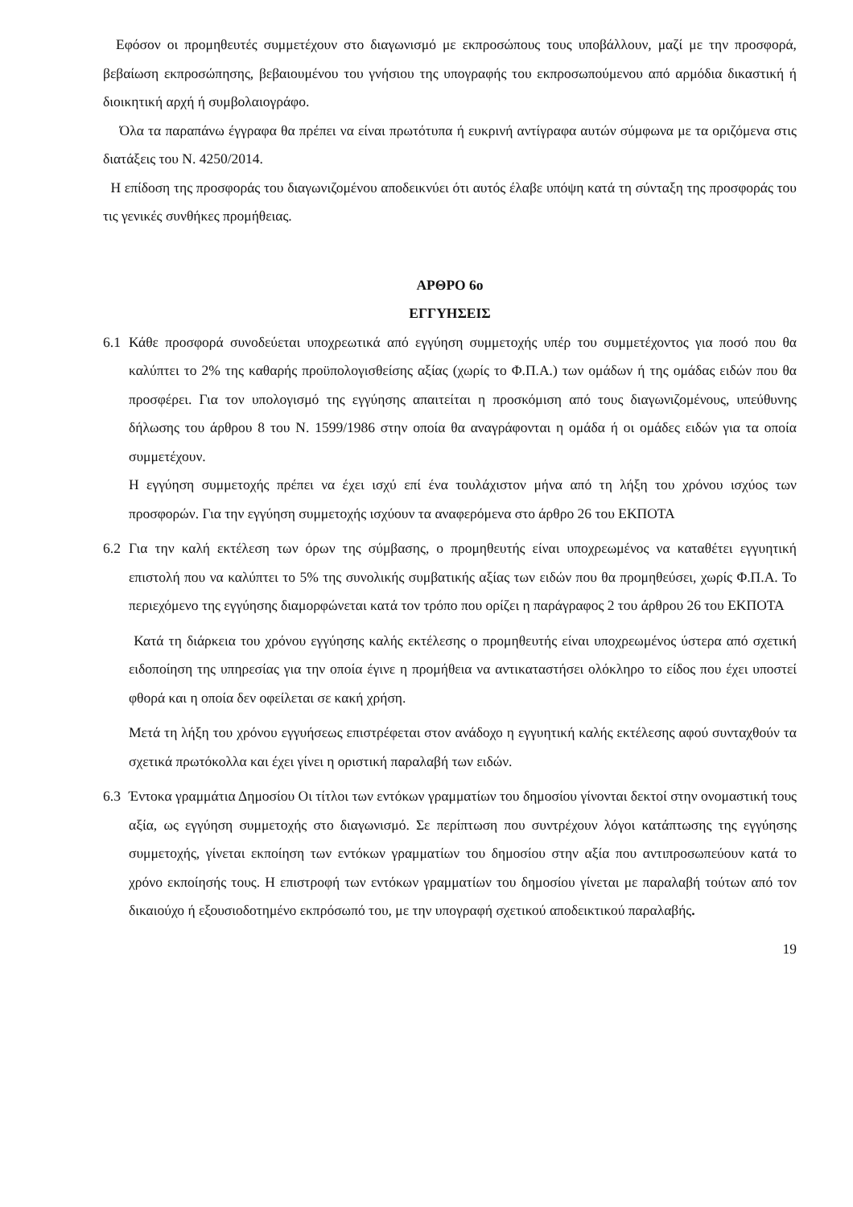Εφόσον οι προμηθευτές συμμετέχουν στο διαγωνισμό με εκπροσώπους τους υποβάλλουν, μαζί με την προσφορά, βεβαίωση εκπροσώπησης, βεβαιουμένου του γνήσιου της υπογραφής του εκπροσωπούμενου από αρμόδια δικαστική ή διοικητική αρχή ή συμβολαιογράφο.
Όλα τα παραπάνω έγγραφα θα πρέπει να είναι πρωτότυπα ή ευκρινή αντίγραφα αυτών σύμφωνα με τα οριζόμενα στις διατάξεις του Ν. 4250/2014.
Η επίδοση της προσφοράς του διαγωνιζομένου αποδεικνύει ότι αυτός έλαβε υπόψη κατά τη σύνταξη της προσφοράς του τις γενικές συνθήκες προμήθειας.
ΑΡΘΡΟ 6ο
ΕΓΓΥΗΣΕΙΣ
6.1 Κάθε προσφορά συνοδεύεται υποχρεωτικά από εγγύηση συμμετοχής υπέρ του συμμετέχοντος για ποσό που θα καλύπτει το 2% της καθαρής προϋπολογισθείσης αξίας (χωρίς το Φ.Π.Α.) των ομάδων ή της ομάδας ειδών που θα προσφέρει. Για τον υπολογισμό της εγγύησης απαιτείται η προσκόμιση από τους διαγωνιζομένους, υπεύθυνης δήλωσης του άρθρου 8 του Ν. 1599/1986 στην οποία θα αναγράφονται η ομάδα ή οι ομάδες ειδών για τα οποία συμμετέχουν.
Η εγγύηση συμμετοχής πρέπει να έχει ισχύ επί ένα τουλάχιστον μήνα από τη λήξη του χρόνου ισχύος των προσφορών. Για την εγγύηση συμμετοχής ισχύουν τα αναφερόμενα στο άρθρο 26 του ΕΚΠΟΤΑ
6.2 Για την καλή εκτέλεση των όρων της σύμβασης, ο προμηθευτής είναι υποχρεωμένος να καταθέτει εγγυητική επιστολή που να καλύπτει το 5% της συνολικής συμβατικής αξίας των ειδών που θα προμηθεύσει, χωρίς Φ.Π.Α. Το περιεχόμενο της εγγύησης διαμορφώνεται κατά τον τρόπο που ορίζει η παράγραφος 2 του άρθρου 26 του ΕΚΠΟΤΑ
Κατά τη διάρκεια του χρόνου εγγύησης καλής εκτέλεσης ο προμηθευτής είναι υποχρεωμένος ύστερα από σχετική ειδοποίηση της υπηρεσίας για την οποία έγινε η προμήθεια να αντικαταστήσει ολόκληρο το είδος που έχει υποστεί φθορά και η οποία δεν οφείλεται σε κακή χρήση.
Μετά τη λήξη του χρόνου εγγυήσεως επιστρέφεται στον ανάδοχο η εγγυητική καλής εκτέλεσης αφού συνταχθούν τα σχετικά πρωτόκολλα και έχει γίνει η οριστική παραλαβή των ειδών.
6.3 Έντοκα γραμμάτια Δημοσίου Οι τίτλοι των εντόκων γραμματίων του δημοσίου γίνονται δεκτοί στην ονομαστική τους αξία, ως εγγύηση συμμετοχής στο διαγωνισμό. Σε περίπτωση που συντρέχουν λόγοι κατάπτωσης της εγγύησης συμμετοχής, γίνεται εκποίηση των εντόκων γραμματίων του δημοσίου στην αξία που αντιπροσωπεύουν κατά το χρόνο εκποίησής τους. Η επιστροφή των εντόκων γραμματίων του δημοσίου γίνεται με παραλαβή τούτων από τον δικαιούχο ή εξουσιοδοτημένο εκπρόσωπό του, με την υπογραφή σχετικού αποδεικτικού παραλαβής.
19